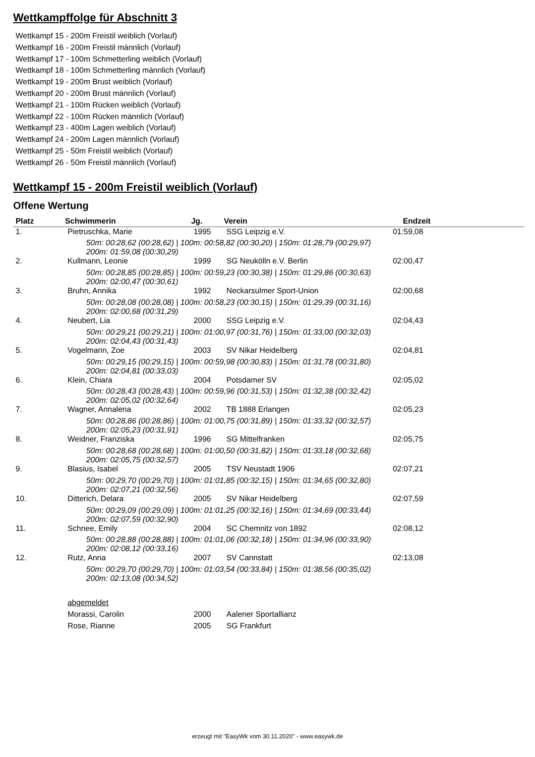Wettkampffolge für Abschnitt 3
Wettkampf 15 - 200m Freistil weiblich (Vorlauf)
Wettkampf 16 - 200m Freistil männlich (Vorlauf)
Wettkampf 17 - 100m Schmetterling weiblich (Vorlauf)
Wettkampf 18 - 100m Schmetterling männlich (Vorlauf)
Wettkampf 19 - 200m Brust weiblich (Vorlauf)
Wettkampf 20 - 200m Brust männlich (Vorlauf)
Wettkampf 21 - 100m Rücken weiblich (Vorlauf)
Wettkampf 22 - 100m Rücken männlich (Vorlauf)
Wettkampf 23 - 400m Lagen weiblich (Vorlauf)
Wettkampf 24 - 200m Lagen männlich (Vorlauf)
Wettkampf 25 - 50m Freistil weiblich (Vorlauf)
Wettkampf 26 - 50m Freistil männlich (Vorlauf)
Wettkampf 15 - 200m Freistil weiblich (Vorlauf)
Offene Wertung
| Platz | Schwimmerin | Jg. | Verein | Endzeit | |
| --- | --- | --- | --- | --- | --- |
| 1. | Pietruschka, Marie | 1995 | SSG Leipzig e.V. | 01:59,08 | |
| 50m: 00:28,62 (00:28,62) / 100m: 00:58,82 (00:30,20) / 150m: 01:28,79 (00:29,97) 200m: 01:59,08 (00:30,29) | | | | | |
| 2. | Kullmann, Leonie | 1999 | SG Neukölln e.V. Berlin | 02:00,47 | |
| 50m: 00:28,85 (00:28,85) / 100m: 00:59,23 (00:30,38) / 150m: 01:29,86 (00:30,63) 200m: 02:00,47 (00:30,61) | | | | | |
| 3. | Bruhn, Annika | 1992 | Neckarsulmer Sport-Union | 02:00,68 | |
| 50m: 00:28,08 (00:28,08) / 100m: 00:58,23 (00:30,15) / 150m: 01:29,39 (00:31,16) 200m: 02:00,68 (00:31,29) | | | | | |
| 4. | Neubert, Lia | 2000 | SSG Leipzig e.V. | 02:04,43 | |
| 50m: 00:29,21 (00:29,21) / 100m: 01:00,97 (00:31,76) / 150m: 01:33,00 (00:32,03) 200m: 02:04,43 (00:31,43) | | | | | |
| 5. | Vogelmann, Zoe | 2003 | SV Nikar Heidelberg | 02:04,81 | |
| 50m: 00:29,15 (00:29,15) / 100m: 00:59,98 (00:30,83) / 150m: 01:31,78 (00:31,80) 200m: 02:04,81 (00:33,03) | | | | | |
| 6. | Klein, Chiara | 2004 | Potsdamer SV | 02:05,02 | |
| 50m: 00:28,43 (00:28,43) / 100m: 00:59,96 (00:31,53) / 150m: 01:32,38 (00:32,42) 200m: 02:05,02 (00:32,64) | | | | | |
| 7. | Wagner, Annalena | 2002 | TB 1888 Erlangen | 02:05,23 | |
| 50m: 00:28,86 (00:28,86) / 100m: 01:00,75 (00:31,89) / 150m: 01:33,32 (00:32,57) 200m: 02:05,23 (00:31,91) | | | | | |
| 8. | Weidner, Franziska | 1996 | SG Mittelfranken | 02:05,75 | |
| 50m: 00:28,68 (00:28,68) / 100m: 01:00,50 (00:31,82) / 150m: 01:33,18 (00:32,68) 200m: 02:05,75 (00:32,57) | | | | | |
| 9. | Blasius, Isabel | 2005 | TSV Neustadt 1906 | 02:07,21 | |
| 50m: 00:29,70 (00:29,70) / 100m: 01:01,85 (00:32,15) / 150m: 01:34,65 (00:32,80) 200m: 02:07,21 (00:32,56) | | | | | |
| 10. | Ditterich, Delara | 2005 | SV Nikar Heidelberg | 02:07,59 | |
| 50m: 00:29,09 (00:29,09) / 100m: 01:01,25 (00:32,16) / 150m: 01:34,69 (00:33,44) 200m: 02:07,59 (00:32,90) | | | | | |
| 11. | Schnee, Emily | 2004 | SC Chemnitz von 1892 | 02:08,12 | |
| 50m: 00:28,88 (00:28,88) / 100m: 01:01,06 (00:32,18) / 150m: 01:34,96 (00:33,90) 200m: 02:08,12 (00:33,16) | | | | | |
| 12. | Rutz, Anna | 2007 | SV Cannstatt | 02:13,08 | |
| 50m: 00:29,70 (00:29,70) / 100m: 01:03,54 (00:33,84) / 150m: 01:38,56 (00:35,02) 200m: 02:13,08 (00:34,52) | | | | | |
| | abgemeldet | | | | |
| | Morassi, Carolin | 2000 | Aalener Sportallianz | | |
| | Rose, Rianne | 2005 | SG Frankfurt | | |
erzeugt mit "EasyWk vom 30.11.2020" - www.easywk.de